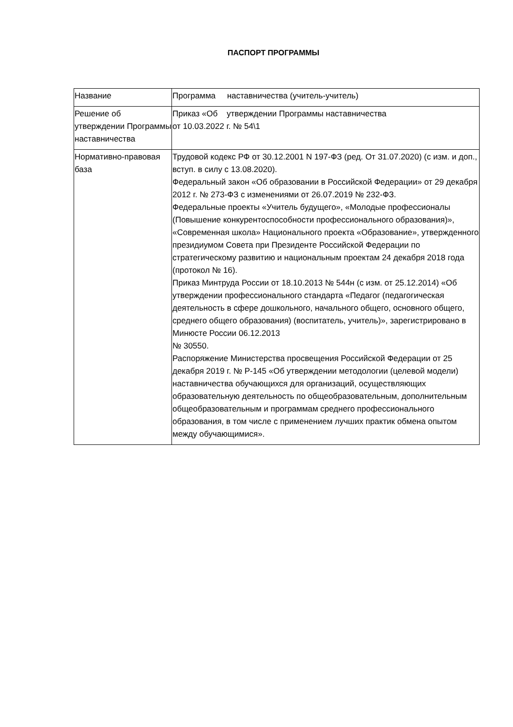ПАСПОРТ ПРОГРАММЫ
| Название | Программа наставничества (учитель-учитель) |
| Решение об утверждении Программы наставничества | Приказ «Об утверждении Программы наставничества от 10.03.2022 г. № 54\1 |
| Нормативно-правовая база | Трудовой кодекс РФ от 30.12.2001 N 197-ФЗ (ред. От 31.07.2020) (с изм. и доп., вступ. в силу с 13.08.2020). Федеральный закон «Об образовании в Российской Федерации» от 29 декабря 2012 г. № 273-ФЗ с изменениями от 26.07.2019 № 232-ФЗ. Федеральные проекты «Учитель будущего», «Молодые профессионалы (Повышение конкурентоспособности профессионального образования)», «Современная школа» Национального проекта «Образование», утвержденного президиумом Совета при Президенте Российской Федерации по стратегическому развитию и национальным проектам 24 декабря 2018 года (протокол № 16). Приказ Минтруда России от 18.10.2013 № 544н (с изм. от 25.12.2014) «Об утверждении профессионального стандарта «Педагог (педагогическая деятельность в сфере дошкольного, начального общего, основного общего, среднего общего образования) (воспитатель, учитель)», зарегистрировано в Минюсте России 06.12.2013 № 30550. Распоряжение Министерства просвещения Российской Федерации от 25 декабря 2019 г. № Р-145 «Об утверждении методологии (целевой модели) наставничества обучающихся для организаций, осуществляющих образовательную деятельность по общеобразовательным, дополнительным общеобразовательным и программам среднего профессионального образования, в том числе с применением лучших практик обмена опытом между обучающимися». |